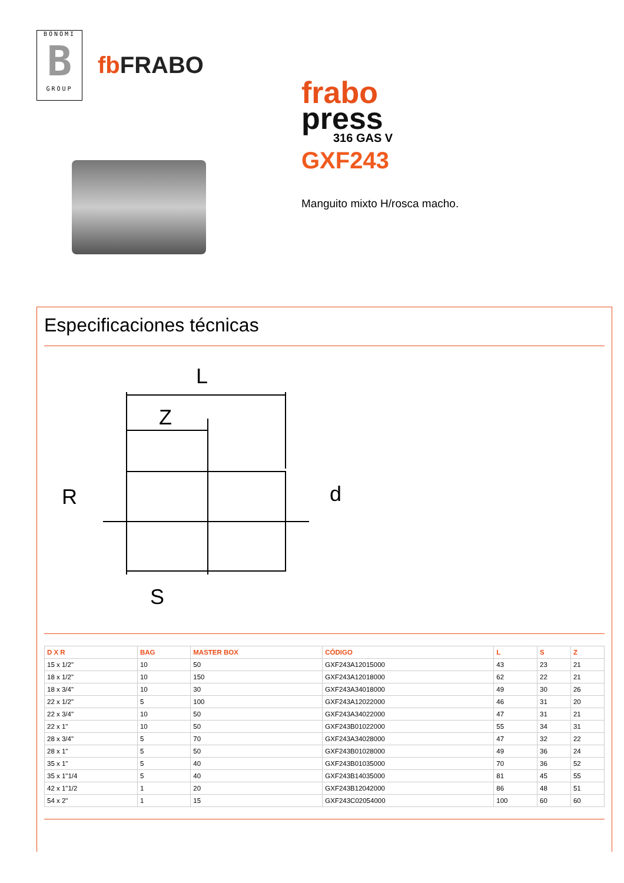BONOMI
B
GROUP
fb FRABO
frabo
press
316 GAS V
GXF243
Manguito mixto H/rosca macho.
Especificaciones técnicas
L
Z
R
d
S
| D X R | BAG | MASTER BOX | CÓDIGO | L | S | Z |
| --- | --- | --- | --- | --- | --- | --- |
| 15 x 1/2" | 10 | 50 | GXF243A12015000 | 43 | 23 | 21 |
| 18 x 1/2" | 10 | 150 | GXF243A12018000 | 62 | 22 | 21 |
| 18 x 3/4" | 10 | 30 | GXF243A34018000 | 49 | 30 | 26 |
| 22 x 1/2" | 5 | 100 | GXF243A12022000 | 46 | 31 | 20 |
| 22 x 3/4" | 10 | 50 | GXF243A34022000 | 47 | 31 | 21 |
| 22 x 1" | 10 | 50 | GXF243B01022000 | 55 | 34 | 31 |
| 28 x 3/4" | 5 | 70 | GXF243A34028000 | 47 | 32 | 22 |
| 28 x 1" | 5 | 50 | GXF243B01028000 | 49 | 36 | 24 |
| 35 x 1" | 5 | 40 | GXF243B01035000 | 70 | 36 | 52 |
| 35 x 1"1/4 | 5 | 40 | GXF243B14035000 | 81 | 45 | 55 |
| 42 x 1"1/2 | 1 | 20 | GXF243B12042000 | 86 | 48 | 51 |
| 54 x 2" | 1 | 15 | GXF243C02054000 | 100 | 60 | 60 |